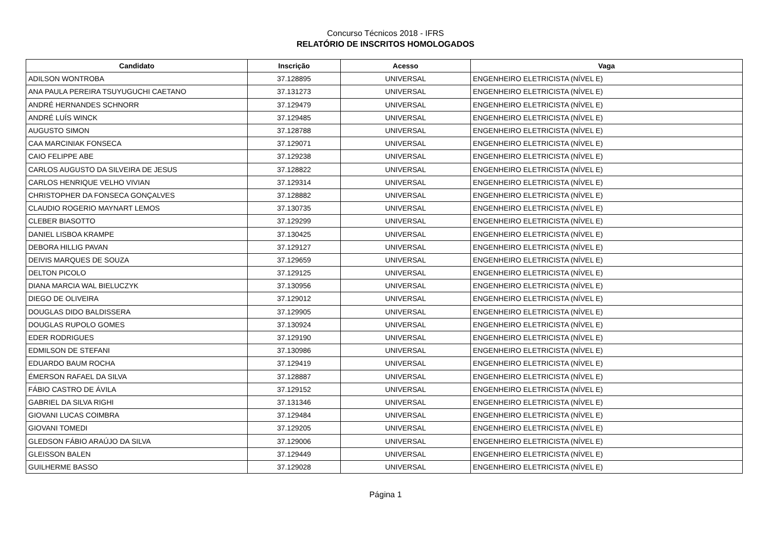Concurso Técnicos 2018 - IFRS
RELATÓRIO DE INSCRITOS HOMOLOGADOS
| Candidato | Inscrição | Acesso | Vaga |
| --- | --- | --- | --- |
| ADILSON WONTROBA | 37.128895 | UNIVERSAL | ENGENHEIRO ELETRICISTA (NÍVEL E) |
| ANA PAULA PEREIRA TSUYUGUCHI CAETANO | 37.131273 | UNIVERSAL | ENGENHEIRO ELETRICISTA (NÍVEL E) |
| ANDRÉ HERNANDES SCHNORR | 37.129479 | UNIVERSAL | ENGENHEIRO ELETRICISTA (NÍVEL E) |
| ANDRÉ LUÍS WINCK | 37.129485 | UNIVERSAL | ENGENHEIRO ELETRICISTA (NÍVEL E) |
| AUGUSTO SIMON | 37.128788 | UNIVERSAL | ENGENHEIRO ELETRICISTA (NÍVEL E) |
| CAA MARCINIAK FONSECA | 37.129071 | UNIVERSAL | ENGENHEIRO ELETRICISTA (NÍVEL E) |
| CAIO FELIPPE ABE | 37.129238 | UNIVERSAL | ENGENHEIRO ELETRICISTA (NÍVEL E) |
| CARLOS AUGUSTO DA SILVEIRA DE JESUS | 37.128822 | UNIVERSAL | ENGENHEIRO ELETRICISTA (NÍVEL E) |
| CARLOS HENRIQUE VELHO VIVIAN | 37.129314 | UNIVERSAL | ENGENHEIRO ELETRICISTA (NÍVEL E) |
| CHRISTOPHER DA FONSECA GONÇALVES | 37.128882 | UNIVERSAL | ENGENHEIRO ELETRICISTA (NÍVEL E) |
| CLAUDIO ROGERIO MAYNART LEMOS | 37.130735 | UNIVERSAL | ENGENHEIRO ELETRICISTA (NÍVEL E) |
| CLEBER BIASOTTO | 37.129299 | UNIVERSAL | ENGENHEIRO ELETRICISTA (NÍVEL E) |
| DANIEL LISBOA KRAMPE | 37.130425 | UNIVERSAL | ENGENHEIRO ELETRICISTA (NÍVEL E) |
| DEBORA HILLIG PAVAN | 37.129127 | UNIVERSAL | ENGENHEIRO ELETRICISTA (NÍVEL E) |
| DEIVIS MARQUES DE SOUZA | 37.129659 | UNIVERSAL | ENGENHEIRO ELETRICISTA (NÍVEL E) |
| DELTON PICOLO | 37.129125 | UNIVERSAL | ENGENHEIRO ELETRICISTA (NÍVEL E) |
| DIANA MARCIA WAL BIELUCZYK | 37.130956 | UNIVERSAL | ENGENHEIRO ELETRICISTA (NÍVEL E) |
| DIEGO DE OLIVEIRA | 37.129012 | UNIVERSAL | ENGENHEIRO ELETRICISTA (NÍVEL E) |
| DOUGLAS DIDO BALDISSERA | 37.129905 | UNIVERSAL | ENGENHEIRO ELETRICISTA (NÍVEL E) |
| DOUGLAS RUPOLO GOMES | 37.130924 | UNIVERSAL | ENGENHEIRO ELETRICISTA (NÍVEL E) |
| EDER RODRIGUES | 37.129190 | UNIVERSAL | ENGENHEIRO ELETRICISTA (NÍVEL E) |
| EDMILSON DE STEFANI | 37.130986 | UNIVERSAL | ENGENHEIRO ELETRICISTA (NÍVEL E) |
| EDUARDO BAUM ROCHA | 37.129419 | UNIVERSAL | ENGENHEIRO ELETRICISTA (NÍVEL E) |
| ÉMERSON RAFAEL DA SILVA | 37.128887 | UNIVERSAL | ENGENHEIRO ELETRICISTA (NÍVEL E) |
| FÁBIO CASTRO DE ÁVILA | 37.129152 | UNIVERSAL | ENGENHEIRO ELETRICISTA (NÍVEL E) |
| GABRIEL DA SILVA RIGHI | 37.131346 | UNIVERSAL | ENGENHEIRO ELETRICISTA (NÍVEL E) |
| GIOVANI LUCAS COIMBRA | 37.129484 | UNIVERSAL | ENGENHEIRO ELETRICISTA (NÍVEL E) |
| GIOVANI TOMEDI | 37.129205 | UNIVERSAL | ENGENHEIRO ELETRICISTA (NÍVEL E) |
| GLEDSON FÁBIO ARAÚJO DA SILVA | 37.129006 | UNIVERSAL | ENGENHEIRO ELETRICISTA (NÍVEL E) |
| GLEISSON BALEN | 37.129449 | UNIVERSAL | ENGENHEIRO ELETRICISTA (NÍVEL E) |
| GUILHERME BASSO | 37.129028 | UNIVERSAL | ENGENHEIRO ELETRICISTA (NÍVEL E) |
Página 1